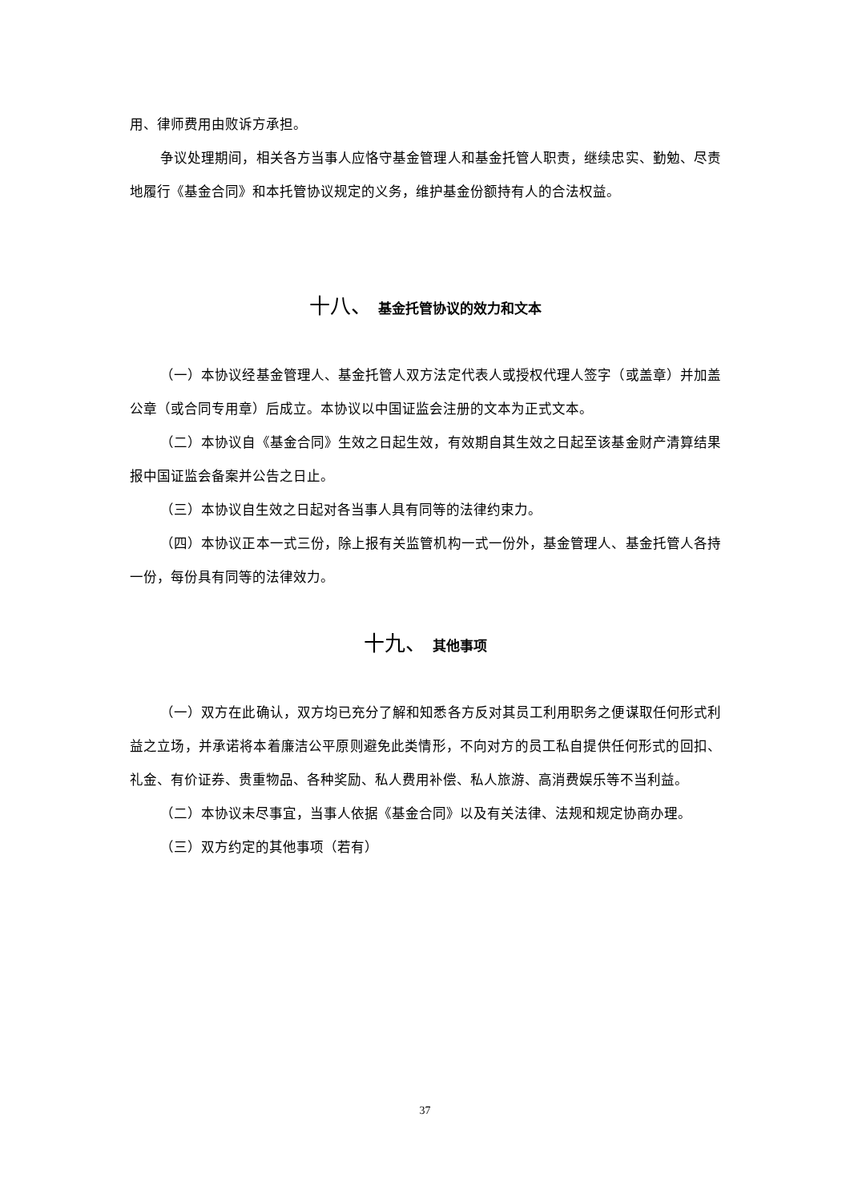用、律师费用由败诉方承担。
争议处理期间，相关各方当事人应恪守基金管理人和基金托管人职责，继续忠实、勤勉、尽责地履行《基金合同》和本托管协议规定的义务，维护基金份额持有人的合法权益。
十八、 基金托管协议的效力和文本
（一）本协议经基金管理人、基金托管人双方法定代表人或授权代理人签字（或盖章）并加盖公章（或合同专用章）后成立。本协议以中国证监会注册的文本为正式文本。
（二）本协议自《基金合同》生效之日起生效，有效期自其生效之日起至该基金财产清算结果报中国证监会备案并公告之日止。
（三）本协议自生效之日起对各当事人具有同等的法律约束力。
（四）本协议正本一式三份，除上报有关监管机构一式一份外，基金管理人、基金托管人各持一份，每份具有同等的法律效力。
十九、 其他事项
（一）双方在此确认，双方均已充分了解和知悉各方反对其员工利用职务之便谋取任何形式利益之立场，并承诺将本着廉洁公平原则避免此类情形，不向对方的员工私自提供任何形式的回扣、礼金、有价证券、贵重物品、各种奖励、私人费用补偿、私人旅游、高消费娱乐等不当利益。
（二）本协议未尽事宜，当事人依据《基金合同》以及有关法律、法规和规定协商办理。
（三）双方约定的其他事项（若有）
37